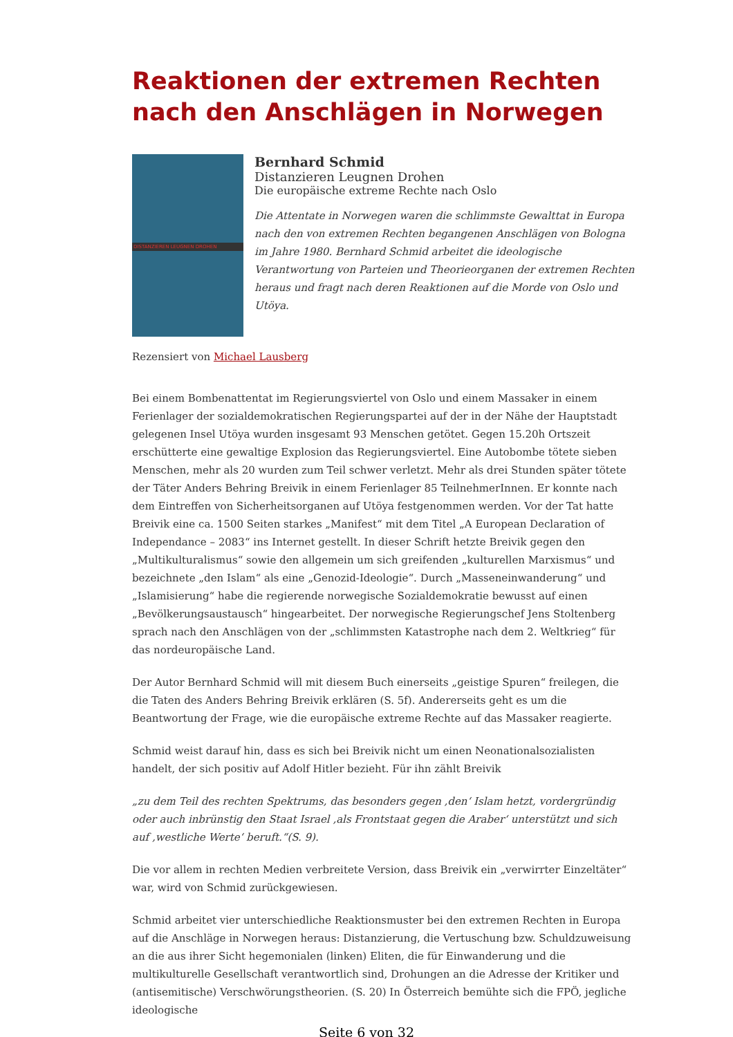Reaktionen der extremen Rechten nach den Anschlägen in Norwegen
DISTANZIEREN LEUGNEN DROHEN
Bernhard Schmid
Distanzieren Leugnen Drohen
Die europäische extreme Rechte nach Oslo
Die Attentate in Norwegen waren die schlimmste Gewalttat in Europa nach den von extremen Rechten begangenen Anschlägen von Bologna im Jahre 1980. Bernhard Schmid arbeitet die ideologische Verantwortung von Parteien und Theorieorganen der extremen Rechten heraus und fragt nach deren Reaktionen auf die Morde von Oslo und Utöya.
Rezensiert von Michael Lausberg
Bei einem Bombenattentat im Regierungsviertel von Oslo und einem Massaker in einem Ferienlager der sozialdemokratischen Regierungspartei auf der in der Nähe der Hauptstadt gelegenen Insel Utöya wurden insgesamt 93 Menschen getötet. Gegen 15.20h Ortszeit erschütterte eine gewaltige Explosion das Regierungsviertel. Eine Autobombe tötete sieben Menschen, mehr als 20 wurden zum Teil schwer verletzt. Mehr als drei Stunden später tötete der Täter Anders Behring Breivik in einem Ferienlager 85 TeilnehmerInnen. Er konnte nach dem Eintreffen von Sicherheitsorganen auf Utöya festgenommen werden. Vor der Tat hatte Breivik eine ca. 1500 Seiten starkes „Manifest“ mit dem Titel „A European Declaration of Independance – 2083“ ins Internet gestellt. In dieser Schrift hetzte Breivik gegen den „Multikulturalismus“ sowie den allgemein um sich greifenden „kulturellen Marxismus“ und bezeichnete „den Islam“ als eine „Genozid-Ideologie“. Durch „Masseneinwanderung“ und „Islamisierung“ habe die regierende norwegische Sozialdemokratie bewusst auf einen „Bevölkerungsaustausch“ hingearbeitet. Der norwegische Regierungschef Jens Stoltenberg sprach nach den Anschlägen von der „schlimmsten Katastrophe nach dem 2. Weltkrieg“ für das nordeuropäische Land.
Der Autor Bernhard Schmid will mit diesem Buch einerseits „geistige Spuren“ freilegen, die die Taten des Anders Behring Breivik erklären (S. 5f). Andererseits geht es um die Beantwortung der Frage, wie die europäische extreme Rechte auf das Massaker reagierte.
Schmid weist darauf hin, dass es sich bei Breivik nicht um einen Neonationalsozialisten handelt, der sich positiv auf Adolf Hitler bezieht. Für ihn zählt Breivik
„zu dem Teil des rechten Spektrums, das besonders gegen ‚den‘ Islam hetzt, vordergründig oder auch inbrünstig den Staat Israel ‚als Frontstaat gegen die Araber‘ unterstützt und sich auf ‚westliche Werte‘ beruft.“(S. 9).
Die vor allem in rechten Medien verbreitete Version, dass Breivik ein „verwirrter Einzeltäter“ war, wird von Schmid zurückgewiesen.
Schmid arbeitet vier unterschiedliche Reaktionsmuster bei den extremen Rechten in Europa auf die Anschläge in Norwegen heraus: Distanzierung, die Vertuschung bzw. Schuldzuweisung an die aus ihrer Sicht hegemonialen (linken) Eliten, die für Einwanderung und die multikulturelle Gesellschaft verantwortlich sind, Drohungen an die Adresse der Kritiker und (antisemitische) Verschwörungstheorien. (S. 20) In Österreich bemühte sich die FPÖ, jegliche ideologische
Seite 6 von 32